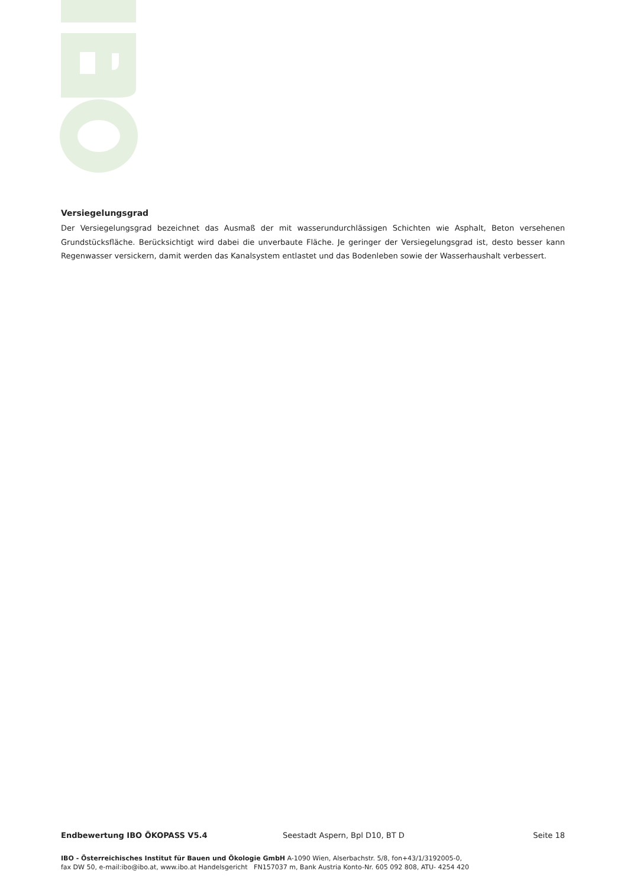Versiegelungsgrad
Der Versiegelungsgrad bezeichnet das Ausmaß der mit wasserundurchlässigen Schichten wie Asphalt, Beton versehenen Grundstücksfläche. Berücksichtigt wird dabei die unverbaute Fläche. Je geringer der Versiegelungsgrad ist, desto besser kann Regenwasser versickern, damit werden das Kanalsystem entlastet und das Bodenleben sowie der Wasserhaushalt verbessert.
Endbewertung IBO ÖKOPASS V5.4 Seestadt Aspern, Bpl D10, BT D Seite 18
IBO - Österreichisches Institut für Bauen und Ökologie GmbH A-1090 Wien, Alserbachstr. 5/8, fon+43/1/3192005-0,
fax DW 50, e-mail:ibo@ibo.at, www.ibo.at Handelsgericht FN157037 m, Bank Austria Konto-Nr. 605 092 808, ATU- 4254 420